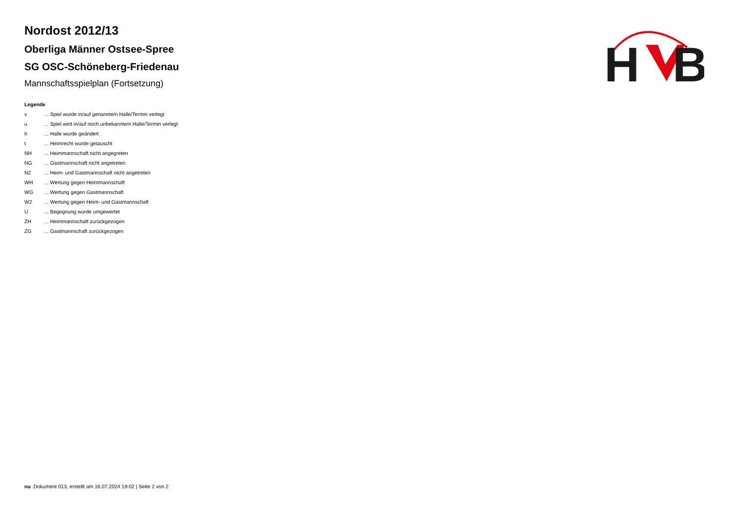H
B
Nordost 2012/13
Oberliga Männer Ostsee-Spree
SG OSC-Schöneberg-Friedenau
Mannschaftsspielplan (Fortsetzung)
Legende
| v | ... Spiel wurde in/auf genannte/n Halle/Termin verlegt |
| u | ... Spiel wird in/auf noch unbekannte/n Halle/Termin verlegt |
| h | ... Halle wurde geändert |
| t | ... Heimrecht wurde getauscht |
| NH | ... Heimmannschaft nicht angegreten |
| NG | ... Gastmannschaft nicht angetreten |
| N2 | ... Heim- und Gastmannschaft nicht angetreten |
| WH | ... Wertung gegen Heimmannschaft |
| WG | ... Wertung gegen Gastmannschaft |
| W2 | ... Wertung gegen Heim- und Gastmannschaft |
| U | ... Begegnung wurde umgewertet |
| ZH | ... Heimmannschaft zurückgezogen |
| ZG | ... Gastmannschaft zurückgezogen |
nu .Dokument 013, erstellt am 16.07.2024 19:02 | Seite 2 von 2